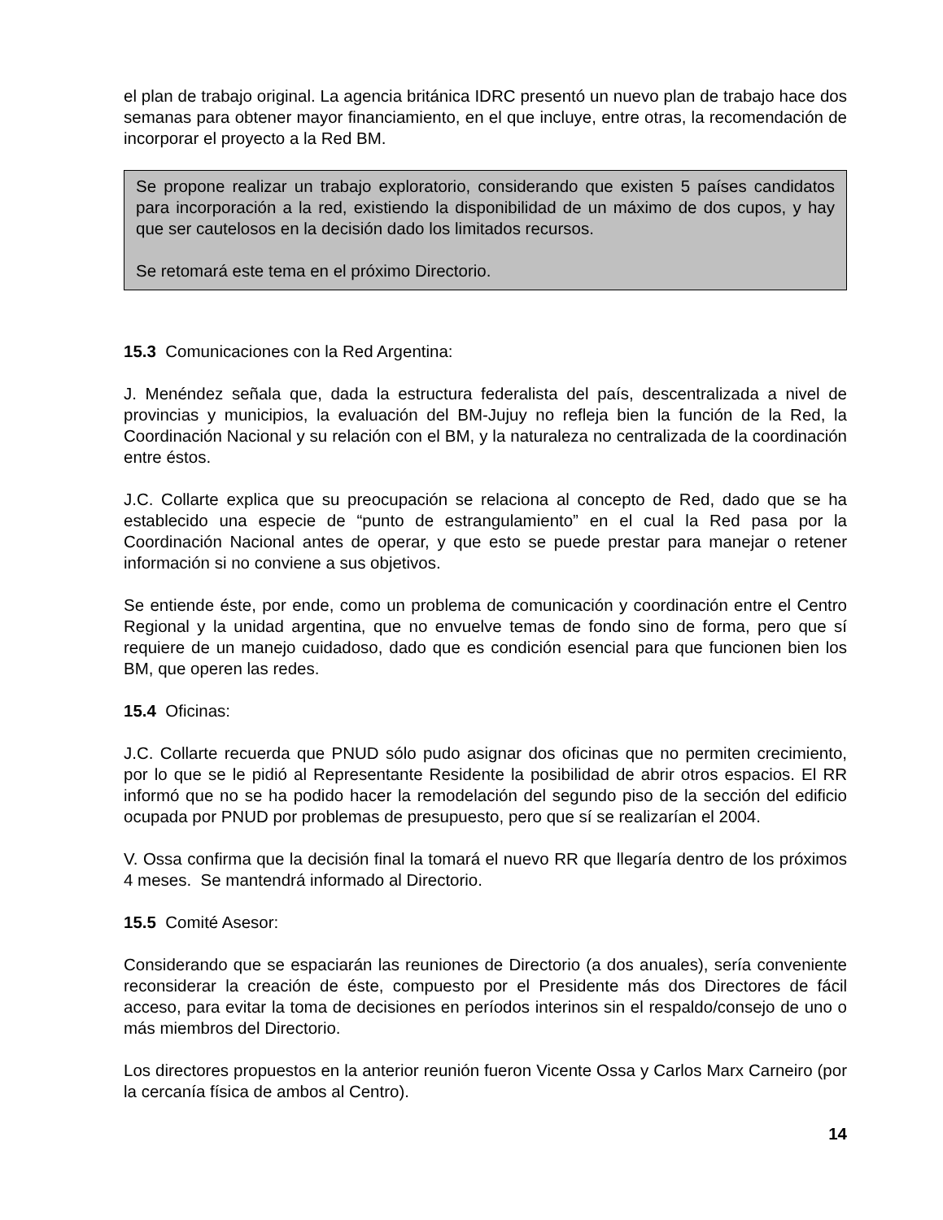el plan de trabajo original. La agencia británica IDRC presentó un nuevo plan de trabajo hace dos semanas para obtener mayor financiamiento, en el que incluye, entre otras, la recomendación de incorporar el proyecto a la Red BM.
Se propone realizar un trabajo exploratorio, considerando que existen 5 países candidatos para incorporación a la red, existiendo la disponibilidad de un máximo de dos cupos, y hay que ser cautelosos en la decisión dado los limitados recursos.
Se retomará este tema en el próximo Directorio.
15.3 Comunicaciones con la Red Argentina:
J. Menéndez señala que, dada la estructura federalista del país, descentralizada a nivel de provincias y municipios, la evaluación del BM-Jujuy no refleja bien la función de la Red, la Coordinación Nacional y su relación con el BM, y la naturaleza no centralizada de la coordinación entre éstos.
J.C. Collarte explica que su preocupación se relaciona al concepto de Red, dado que se ha establecido una especie de “punto de estrangulamiento” en el cual la Red pasa por la Coordinación Nacional antes de operar, y que esto se puede prestar para manejar o retener información si no conviene a sus objetivos.
Se entiende éste, por ende, como un problema de comunicación y coordinación entre el Centro Regional y la unidad argentina, que no envuelve temas de fondo sino de forma, pero que sí requiere de un manejo cuidadoso, dado que es condición esencial para que funcionen bien los BM, que operen las redes.
15.4 Oficinas:
J.C. Collarte recuerda que PNUD sólo pudo asignar dos oficinas que no permiten crecimiento, por lo que se le pidió al Representante Residente la posibilidad de abrir otros espacios. El RR informó que no se ha podido hacer la remodelación del segundo piso de la sección del edificio ocupada por PNUD por problemas de presupuesto, pero que sí se realizarían el 2004.
V. Ossa confirma que la decisión final la tomará el nuevo RR que llegaría dentro de los próximos 4 meses. Se mantendrá informado al Directorio.
15.5 Comité Asesor:
Considerando que se espaciarán las reuniones de Directorio (a dos anuales), sería conveniente reconsiderar la creación de éste, compuesto por el Presidente más dos Directores de fácil acceso, para evitar la toma de decisiones en períodos interinos sin el respaldo/consejo de uno o más miembros del Directorio.
Los directores propuestos en la anterior reunión fueron Vicente Ossa y Carlos Marx Carneiro (por la cercanía física de ambos al Centro).
14